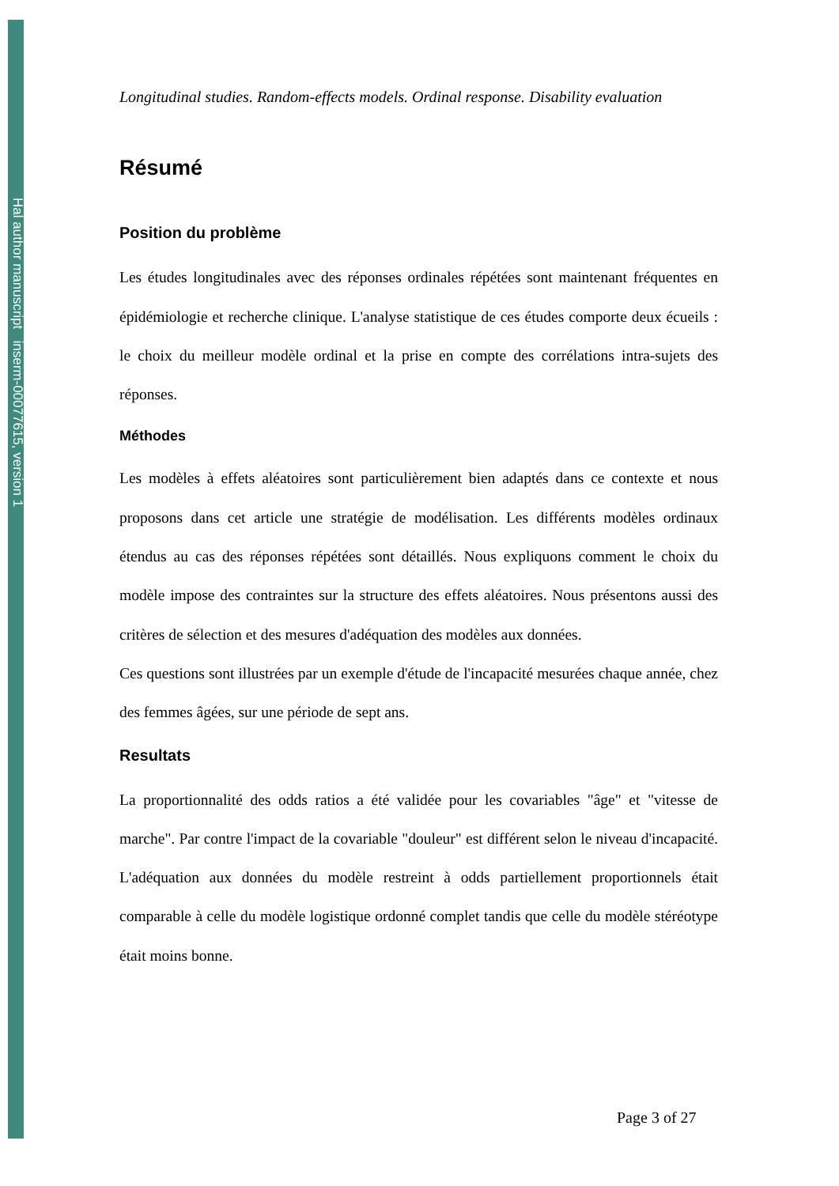Hal author manuscript inserm-00077615, version 1
Longitudinal studies. Random-effects models. Ordinal response. Disability evaluation
Résumé
Position du problème
Les études longitudinales avec des réponses ordinales répétées sont maintenant fréquentes en épidémiologie et recherche clinique. L'analyse statistique de ces études comporte deux écueils : le choix du meilleur modèle ordinal et la prise en compte des corrélations intra-sujets des réponses.
Méthodes
Les modèles à effets aléatoires sont particulièrement bien adaptés dans ce contexte et nous proposons dans cet article une stratégie de modélisation. Les différents modèles ordinaux étendus au cas des réponses répétées sont détaillés. Nous expliquons comment le choix du modèle impose des contraintes sur la structure des effets aléatoires. Nous présentons aussi des critères de sélection et des mesures d'adéquation des modèles aux données.
Ces questions sont illustrées par un exemple d'étude de l'incapacité mesurées chaque année, chez des femmes âgées, sur une période de sept ans.
Resultats
La proportionnalité des odds ratios a été validée pour les covariables "âge" et "vitesse de marche". Par contre l'impact de la covariable "douleur" est différent selon le niveau d'incapacité. L'adéquation aux données du modèle restreint à odds partiellement proportionnels était comparable à celle du modèle logistique ordonné complet tandis que celle du modèle stéréotype était moins bonne.
Page 3 of 27